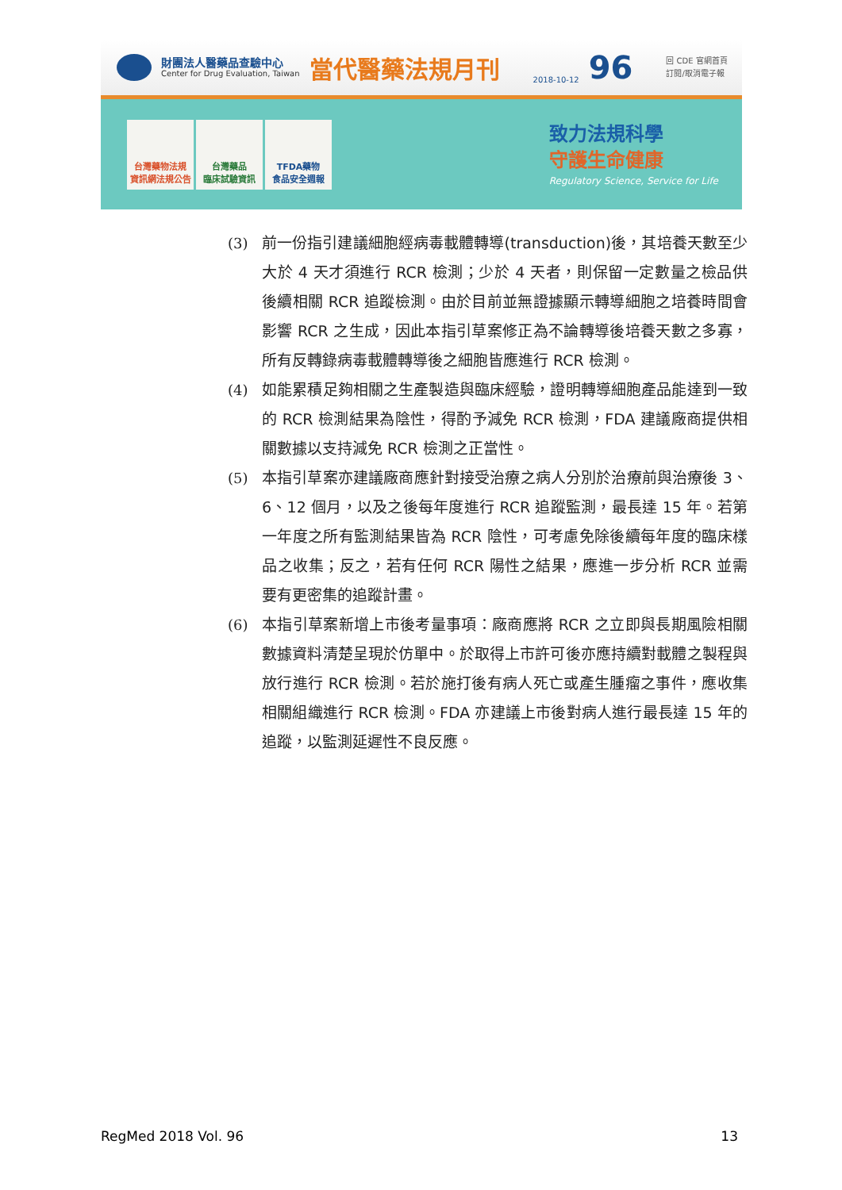財團法人醫藥品查驗中心
Center for Drug Evaluation, Taiwan
當代醫藥法規月刊
2018-10-12
96
回 CDE 官網首頁
訂閱/取消電子報
台灣藥物法規
資訊網法規公告
台灣藥品
臨床試驗資訊
TFDA藥物
食品安全週報
致力法規科學
守護生命健康
Regulatory Science, Service for Life
(3) 前一份指引建議細胞經病毒載體轉導(transduction)後，其培養天數至少大於 4 天才須進行 RCR 檢測；少於 4 天者，則保留一定數量之檢品供後續相關 RCR 追蹤檢測。由於目前並無證據顯示轉導細胞之培養時間會影響 RCR 之生成，因此本指引草案修正為不論轉導後培養天數之多寡，所有反轉錄病毒載體轉導後之細胞皆應進行 RCR 檢測。
(4) 如能累積足夠相關之生產製造與臨床經驗，證明轉導細胞產品能達到一致的 RCR 檢測結果為陰性，得酌予減免 RCR 檢測，FDA 建議廠商提供相關數據以支持減免 RCR 檢測之正當性。
(5) 本指引草案亦建議廠商應針對接受治療之病人分別於治療前與治療後 3、6、12 個月，以及之後每年度進行 RCR 追蹤監測，最長達 15 年。若第一年度之所有監測結果皆為 RCR 陰性，可考慮免除後續每年度的臨床樣品之收集；反之，若有任何 RCR 陽性之結果，應進一步分析 RCR 並需要有更密集的追蹤計畫。
(6) 本指引草案新增上市後考量事項：廠商應將 RCR 之立即與長期風險相關數據資料清楚呈現於仿單中。於取得上市許可後亦應持續對載體之製程與放行進行 RCR 檢測。若於施打後有病人死亡或產生腫瘤之事件，應收集相關組織進行 RCR 檢測。FDA 亦建議上市後對病人進行最長達 15 年的追蹤，以監測延遲性不良反應。
RegMed 2018 Vol. 96 13